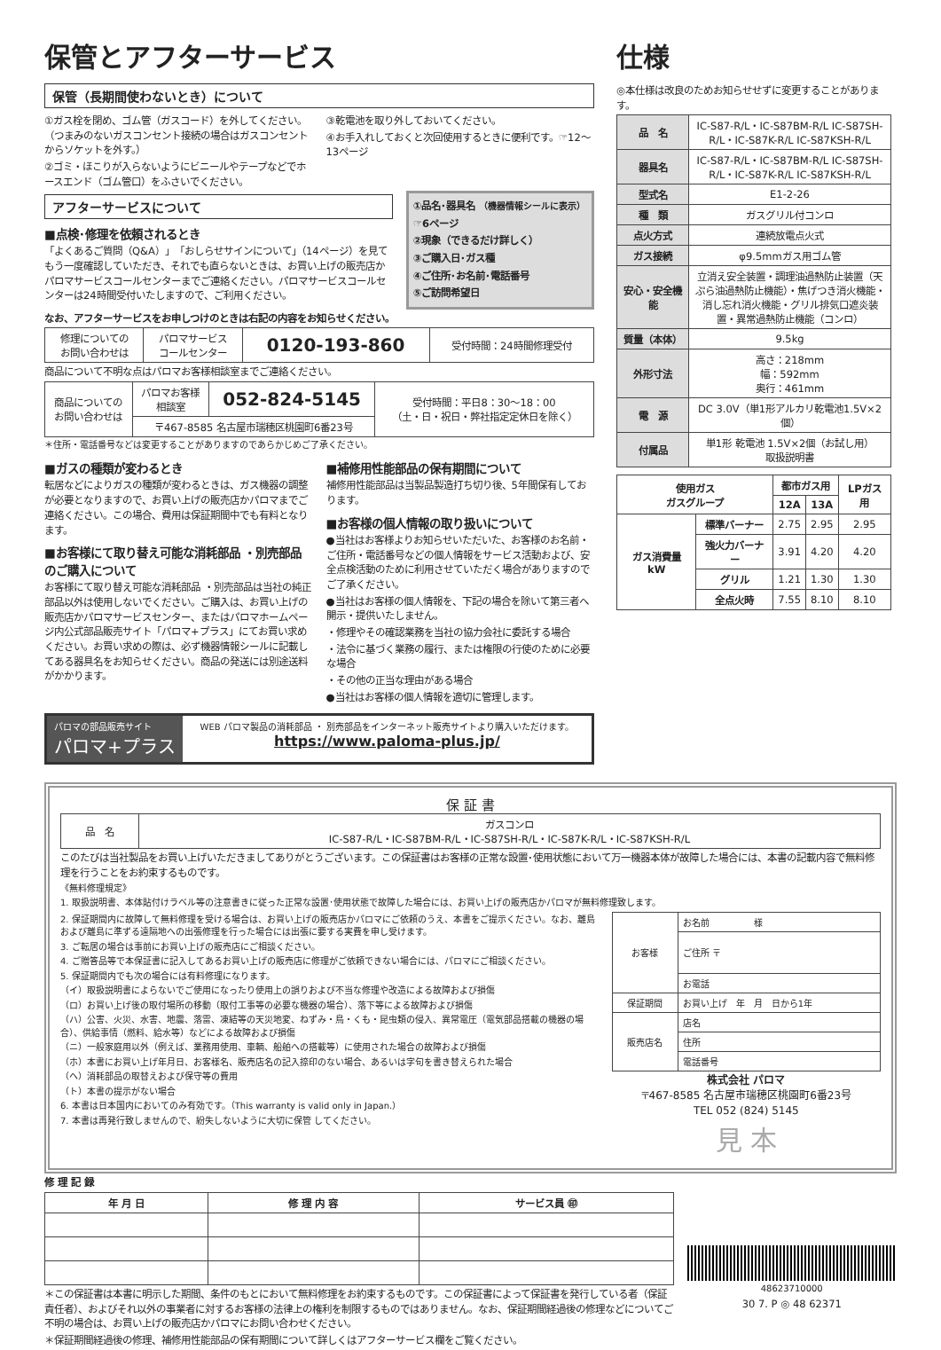保管とアフターサービス
保管（長期間使わないとき）について
①ガス栓を閉め、ゴム管（ガスコード）を外してください。（つまみのないガスコンセント接続の場合はガスコンセントからソケットを外す。）
②ゴミ・ほこりが入らないようにビニールやテープなどでホースエンド（ゴム管口）をふさいでください。
③乾電池を取り外しておいてください。
④お手入れしておくと次回使用するときに便利です。☞12〜13ページ
アフターサービスについて
■点検･修理を依頼されるとき
「よくあるご質問（Q&A）」「おしらせサインについて」（14ページ）を見てもう一度確認していただき、それでも直らないときは、お買い上げの販売店かパロマサービスコールセンターまでご連絡ください。パロマサービスコールセンターは24時間受付いたしますので、ご利用ください。
①品名･器具名 （機器情報シールに表示）
☞6ページ
②現象（できるだけ詳しく）
③ご購入日･ガス種
④ご住所･お名前･電話番号
⑤ご訪問希望日
なお、アフターサービスをお申しつけのときは右記の内容をお知らせください。
| 修理についての お問い合わせは | パロマサービス コールセンター | 0120-193-860 | 受付時間：24時間修理受付 |
商品について不明な点はパロマお客様相談室までご連絡ください。
| 商品についての お問い合わせは | パロマお客様 相談室 | 052-824-5145 | 受付時間：平日8：30〜18：00 （土・日・祝日・弊社指定定休日を除く） |
| | 〒467-8585 名古屋市瑞穂区桃園町6番23号 | | |
＊住所・電話番号などは変更することがありますのであらかじめご了承ください。
■ガスの種類が変わるとき
転居などによりガスの種類が変わるときは、ガス機器の調整が必要となりますので、お買い上げの販売店かパロマまでご連絡ください。この場合、費用は保証期間中でも有料となります。
■お客様にて取り替え可能な消耗部品 ・別売部品のご購入について
お客様にて取り替え可能な消耗部品 ・別売部品は当社の純正部品以外は使用しないでください。ご購入は、お買い上げの販売店かパロマサービスセンター、またはパロマホームページ内公式部品販売サイト「パロマ+プラス」にてお買い求めください。お買い求めの際は、必ず機器情報シールに記載してある器具名をお知らせください。商品の発送には別途送料がかかります。
■補修用性能部品の保有期間について
補修用性能部品は当製品製造打ち切り後、5年間保有しております。
■お客様の個人情報の取り扱いについて
●当社はお客様よりお知らせいただいた、お客様のお名前・ご住所・電話番号などの個人情報をサービス活動および、安全点検活動のために利用させていただく場合がありますのでご了承ください。
●当社はお客様の個人情報を、下記の場合を除いて第三者へ開示・提供いたしません。
・修理やその確認業務を当社の協力会社に委託する場合
・法令に基づく業務の履行、または権限の行使のために必要な場合
・その他の正当な理由がある場合
●当社はお客様の個人情報を適切に管理します。
パロマの部品販売サイト
パロマ+プラス
WEB パロマ製品の消耗部品 ・ 別売部品をインターネット販売サイトより購入いただけます。
https://www.paloma-plus.jp/
仕様
◎本仕様は改良のためお知らせせずに変更することがあります。
| 品 名 | IC-S87-R/L・IC-S87BM-R/L IC-S87SH-R/L・IC-S87K-R/L IC-S87KSH-R/L |
| 器具名 | IC-S87-R/L・IC-S87BM-R/L IC-S87SH-R/L・IC-S87K-R/L IC-S87KSH-R/L |
| 型式名 | E1-2-26 |
| 種 類 | ガスグリル付コンロ |
| 点火方式 | 連続放電点火式 |
| ガス接続 | φ9.5mmガス用ゴム管 |
| 安心・安全機能 | 立消え安全装置・調理油過熱防止装置（天ぷら油過熱防止機能）・焦げつき消火機能・消し忘れ消火機能・グリル排気口遮炎装置・異常過熱防止機能（コンロ） |
| 質量（本体） | 9.5kg |
| 外形寸法 | 高さ：218mm 幅：592mm 奥行：461mm |
| 電 源 | DC 3.0V（単1形アルカリ乾電池1.5V×2個） |
| 付属品 | 単1形 乾電池 1.5V×2個（お試し用） 取扱説明書 |
| 使用ガス ガスグループ | | 都市ガス用 | | LPガス用 |
| --- | --- | --- | --- | --- |
| | | 12A | 13A | |
| ガス消費量 kW | 標準バーナー | 2.75 | 2.95 | 2.95 |
| | 強火力バーナー | 3.91 | 4.20 | 4.20 |
| | グリル | 1.21 | 1.30 | 1.30 |
| | 全点火時 | 7.55 | 8.10 | 8.10 |
保 証 書
| 品 名 | ガスコンロ IC-S87-R/L・IC-S87BM-R/L・IC-S87SH-R/L・IC-S87K-R/L・IC-S87KSH-R/L |
このたびは当社製品をお買い上げいただきましてありがとうございます。この保証書はお客様の正常な設置･使用状態において万一機器本体が故障した場合には、本書の記載内容で無料修理を行うことをお約束するものです。
《無料修理規定》
1. 取扱説明書、本体貼付けラベル等の注意書きに従った正常な設置･使用状態で故障した場合には、お買い上げの販売店かパロマが無料修理致します。
2. 保証期間内に故障して無料修理を受ける場合は、お買い上げの販売店かパロマにご依頼のうえ、本書をご提示ください。なお、離島および離島に準ずる遠隔地への出張修理を行った場合には出張に要する実費を申し受けます。
3. ご転居の場合は事前にお買い上げの販売店にご相談ください。
4. ご贈答品等で本保証書に記入してあるお買い上げの販売店に修理がご依頼できない場合には、パロマにご相談ください。
5. 保証期間内でも次の場合には有料修理になります。
（イ）取扱説明書によらないでご使用になったり使用上の誤りおよび不当な修理や改造による故障および損傷
（ロ）お買い上げ後の取付場所の移動（取付工事等の必要な機器の場合）、落下等による故障および損傷
（ハ）公害、火災、水害、地震、落雷、凍結等の天災地変、ねずみ・鳥・くも・昆虫類の侵入、異常電圧（電気部品搭載の機器の場合）、供給事情（燃料、給水等）などによる故障および損傷
（ニ）一般家庭用以外（例えば、業務用使用、車輌、船舶への搭載等）に使用された場合の故障および損傷
（ホ）本書にお買い上げ年月日、お客様名、販売店名の記入捺印のない場合、あるいは字句を書き替えられた場合
（ヘ）消耗部品の取替えおよび保守等の費用
（ト）本書の提示がない場合
6. 本書は日本国内においてのみ有効です。（This warranty is valid only in Japan.）
7. 本書は再発行致しませんので、紛失しないように大切に保管 してください。
| お客様 | お名前 様 |
| | ご住所 〒 |
| | お電話 |
| 保証期間 | お買い上げ 年 月 日から1年 |
| 販売店名 | 店名 |
| | 住所 |
| | 電話番号 |
株式会社 パロマ
〒467-8585 名古屋市瑞穂区桃園町6番23号
TEL 052 (824) 5145
見 本
修 理 記 録
| 年 月 日 | 修 理 内 容 | サービス員 ㊞ |
| --- | --- | --- |
＊この保証書は本書に明示した期間、条件のもとにおいて無料修理をお約束するものです。この保証書によって保証書を発行している者（保証責任者）、およびそれ以外の事業者に対するお客様の法律上の権利を制限するものではありません。なお、保証期間経過後の修理などについてご不明の場合は、お買い上げの販売店かパロマにお問い合わせください。
＊保証期間経過後の修理、補修用性能部品の保有期間について詳しくはアフターサービス欄をご覧ください。
48623710000
30 7. P ◎ 48 62371